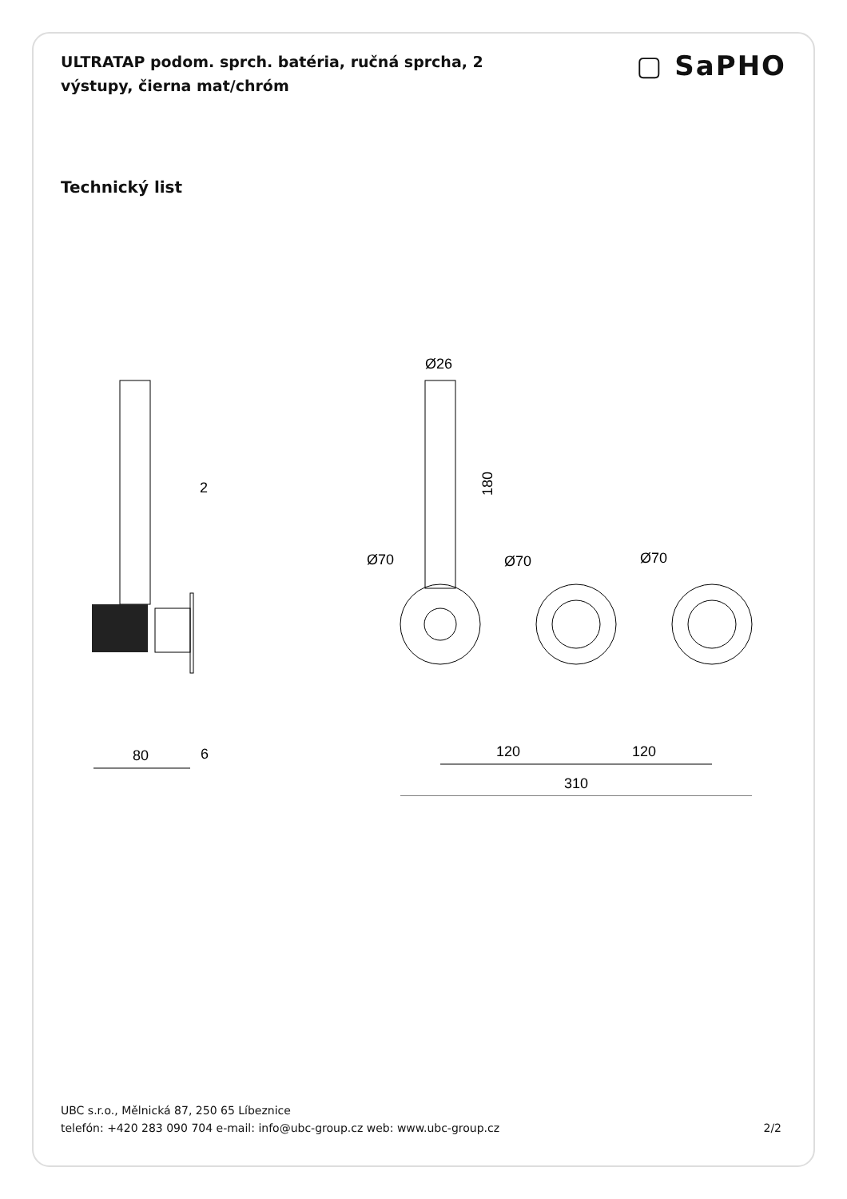ULTRATAP podom. sprch. batéria, ručná sprcha, 2 výstupy, čierna mat/chróm
▢ SaPHO
Technický list
80
6
2
Ø26
180
Ø70
Ø70
Ø70
120
120
310
UBC s.r.o., Mělnická 87, 250 65 Líbeznice
telefón: +420 283 090 704 e-mail: info@ubc-group.cz web: www.ubc-group.cz 2/2